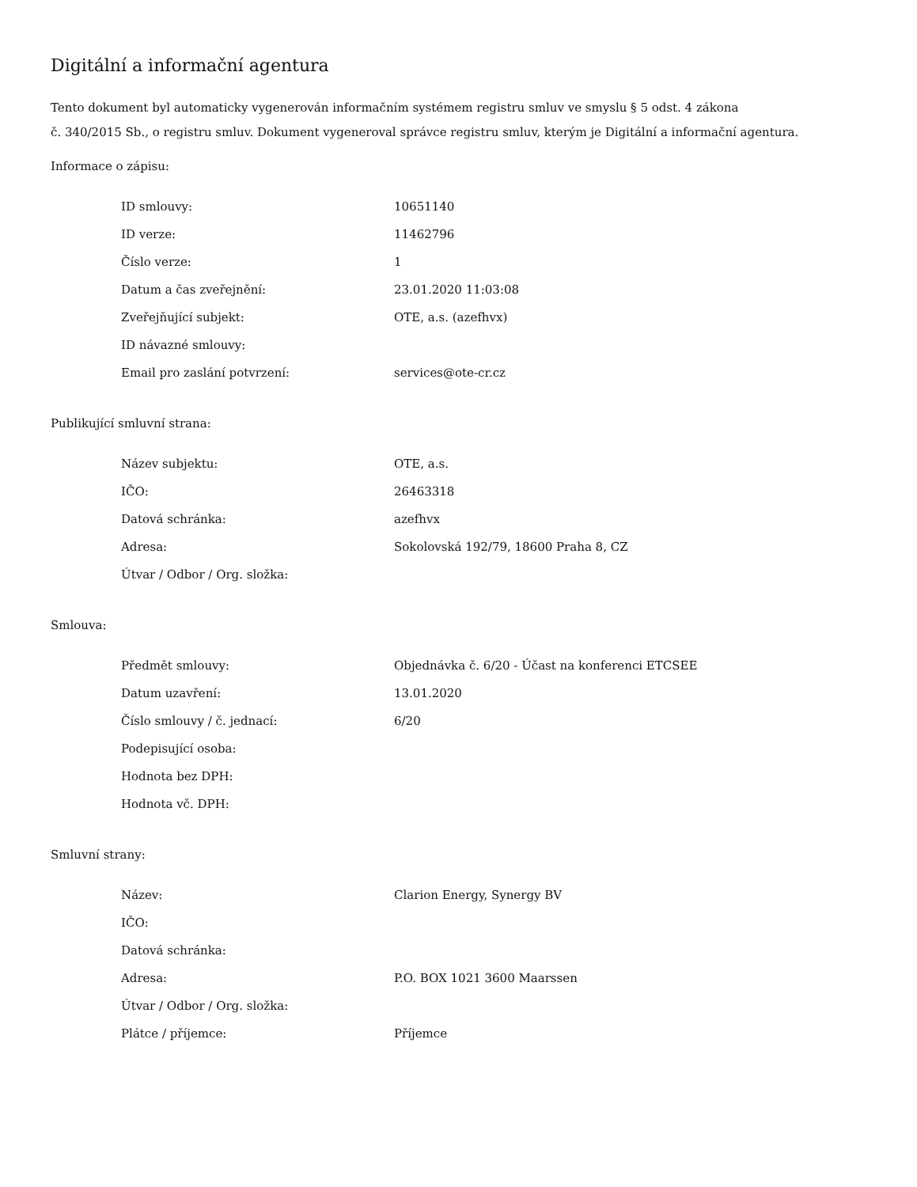Digitální a informační agentura
Tento dokument byl automaticky vygenerován informačním systémem registru smluv ve smyslu § 5 odst. 4 zákona
č. 340/2015 Sb., o registru smluv. Dokument vygeneroval správce registru smluv, kterým je Digitální a informační agentura.
Informace o zápisu:
| ID smlouvy: | 10651140 |
| ID verze: | 11462796 |
| Číslo verze: | 1 |
| Datum a čas zveřejnění: | 23.01.2020 11:03:08 |
| Zveřejňující subjekt: | OTE, a.s. (azefhvx) |
| ID návazné smlouvy: | |
| Email pro zaslání potvrzení: | services@ote-cr.cz |
Publikující smluvní strana:
| Název subjektu: | OTE, a.s. |
| IČO: | 26463318 |
| Datová schránka: | azefhvx |
| Adresa: | Sokolovská 192/79, 18600 Praha 8, CZ |
| Útvar / Odbor / Org. složka: | |
Smlouva:
| Předmět smlouvy: | Objednávka č. 6/20 - Účast na konferenci ETCSEE |
| Datum uzavření: | 13.01.2020 |
| Číslo smlouvy / č. jednací: | 6/20 |
| Podepisující osoba: | |
| Hodnota bez DPH: | |
| Hodnota vč. DPH: | |
Smluvní strany:
| Název: | Clarion Energy, Synergy BV |
| IČO: | |
| Datová schránka: | |
| Adresa: | P.O. BOX 1021 3600 Maarssen |
| Útvar / Odbor / Org. složka: | |
| Plátce / příjemce: | Příjemce |